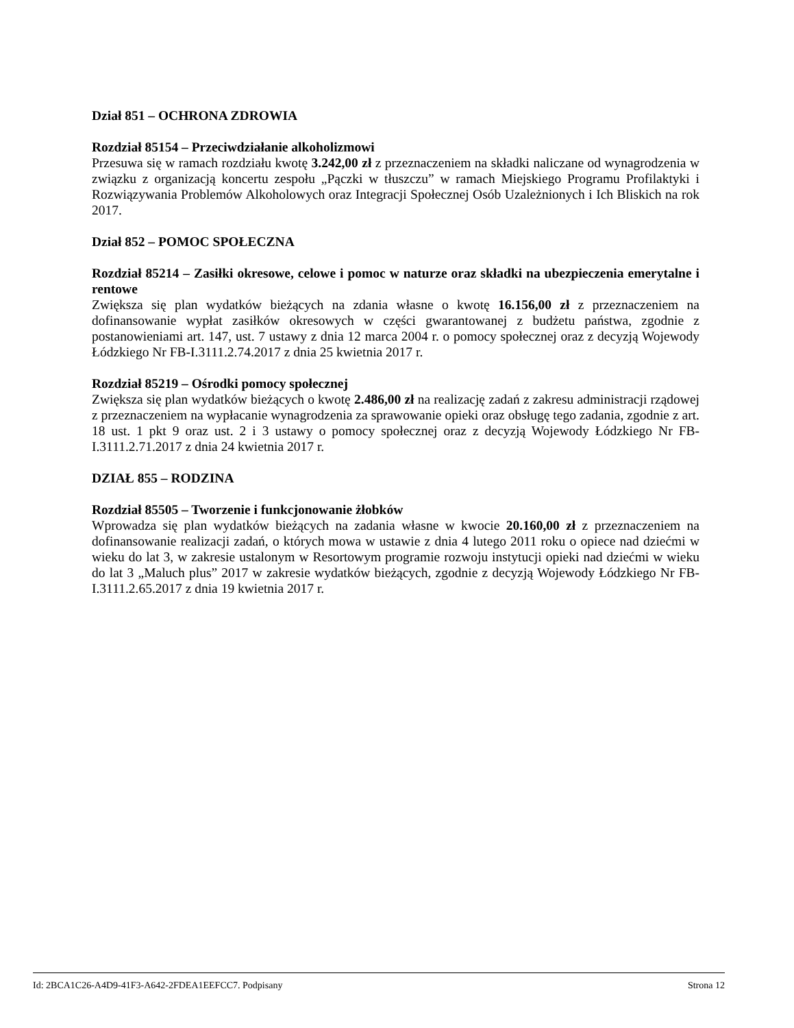Dział 851 – OCHRONA ZDROWIA
Rozdział 85154 – Przeciwdziałanie alkoholizmowi
Przesuwa się w ramach rozdziału kwotę 3.242,00 zł z przeznaczeniem na składki naliczane od wynagrodzenia w związku z organizacją koncertu zespołu „Pączki w tłuszczu” w ramach Miejskiego Programu Profilaktyki i Rozwiązywania Problemów Alkoholowych oraz Integracji Społecznej Osób Uzależnionych i Ich Bliskich na rok 2017.
Dział 852 – POMOC SPOŁECZNA
Rozdział 85214 – Zasiłki okresowe, celowe i pomoc w naturze oraz składki na ubezpieczenia emerytalne i rentowe
Zwiększa się plan wydatków bieżących na zdania własne o kwotę 16.156,00 zł z przeznaczeniem na dofinansowanie wypłat zasiłków okresowych w części gwarantowanej z budżetu państwa, zgodnie z postanowieniami art. 147, ust. 7 ustawy z dnia 12 marca 2004 r. o pomocy społecznej oraz z decyzją Wojewody Łódzkiego Nr FB-I.3111.2.74.2017 z dnia 25 kwietnia 2017 r.
Rozdział 85219 – Ośrodki pomocy społecznej
Zwiększa się plan wydatków bieżących o kwotę 2.486,00 zł na realizację zadań z zakresu administracji rządowej z przeznaczeniem na wypłacanie wynagrodzenia za sprawowanie opieki oraz obsługę tego zadania, zgodnie z art. 18 ust. 1 pkt 9 oraz ust. 2 i 3 ustawy o pomocy społecznej oraz z decyzją Wojewody Łódzkiego Nr FB-I.3111.2.71.2017 z dnia 24 kwietnia 2017 r.
DZIAŁ 855 – RODZINA
Rozdział 85505 – Tworzenie i funkcjonowanie żłobków
Wprowadza się plan wydatków bieżących na zadania własne w kwocie 20.160,00 zł z przeznaczeniem na dofinansowanie realizacji zadań, o których mowa w ustawie z dnia 4 lutego 2011 roku o opiece nad dziećmi w wieku do lat 3, w zakresie ustalonym w Resortowym programie rozwoju instytucji opieki nad dziećmi w wieku do lat 3 „Maluch plus” 2017 w zakresie wydatków bieżących, zgodnie z decyzją Wojewody Łódzkiego Nr FB-I.3111.2.65.2017 z dnia 19 kwietnia 2017 r.
Id: 2BCA1C26-A4D9-41F3-A642-2FDEA1EEFCC7. Podpisany Strona 12